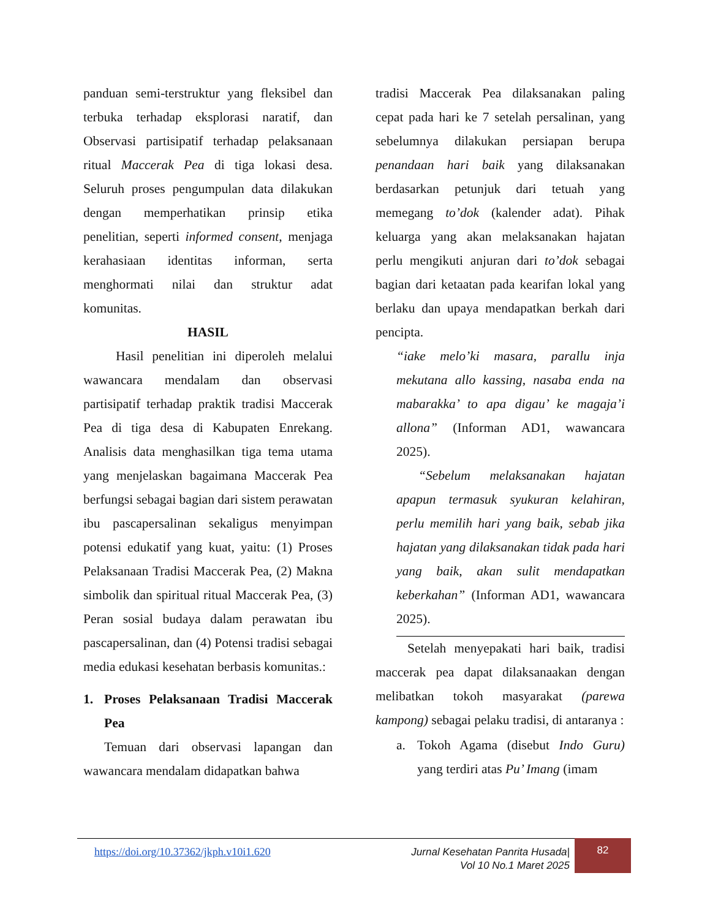panduan semi-terstruktur yang fleksibel dan terbuka terhadap eksplorasi naratif, dan Observasi partisipatif terhadap pelaksanaan ritual Maccerak Pea di tiga lokasi desa. Seluruh proses pengumpulan data dilakukan dengan memperhatikan prinsip etika penelitian, seperti informed consent, menjaga kerahasiaan identitas informan, serta menghormati nilai dan struktur adat komunitas.
HASIL
Hasil penelitian ini diperoleh melalui wawancara mendalam dan observasi partisipatif terhadap praktik tradisi Maccerak Pea di tiga desa di Kabupaten Enrekang. Analisis data menghasilkan tiga tema utama yang menjelaskan bagaimana Maccerak Pea berfungsi sebagai bagian dari sistem perawatan ibu pascapersalinan sekaligus menyimpan potensi edukatif yang kuat, yaitu: (1) Proses Pelaksanaan Tradisi Maccerak Pea, (2) Makna simbolik dan spiritual ritual Maccerak Pea, (3) Peran sosial budaya dalam perawatan ibu pascapersalinan, dan (4) Potensi tradisi sebagai media edukasi kesehatan berbasis komunitas.:
1. Proses Pelaksanaan Tradisi Maccerak Pea
Temuan dari observasi lapangan dan wawancara mendalam didapatkan bahwa
tradisi Maccerak Pea dilaksanakan paling cepat pada hari ke 7 setelah persalinan, yang sebelumnya dilakukan persiapan berupa penandaan hari baik yang dilaksanakan berdasarkan petunjuk dari tetuah yang memegang to’dok (kalender adat). Pihak keluarga yang akan melaksanakan hajatan perlu mengikuti anjuran dari to’dok sebagai bagian dari ketaatan pada kearifan lokal yang berlaku dan upaya mendapatkan berkah dari pencipta.
“iake melo’ki masara, parallu inja mekutana allo kassing, nasaba enda na mabarakka’ to apa digau’ ke magaja’i allona” (Informan AD1, wawancara 2025).
“Sebelum melaksanakan hajatan apapun termasuk syukuran kelahiran, perlu memilih hari yang baik, sebab jika hajatan yang dilaksanakan tidak pada hari yang baik, akan sulit mendapatkan keberkahan” (Informan AD1, wawancara 2025).
Setelah menyepakati hari baik, tradisi maccerak pea dapat dilaksanaakan dengan melibatkan tokoh masyarakat (parewa kampong) sebagai pelaku tradisi, di antaranya :
a. Tokoh Agama (disebut Indo Guru) yang terdiri atas Pu’ Imang (imam
https://doi.org/10.37362/jkph.v10i1.620
Jurnal Kesehatan Panrita Husada|
Vol 10 No.1 Maret 2025
82